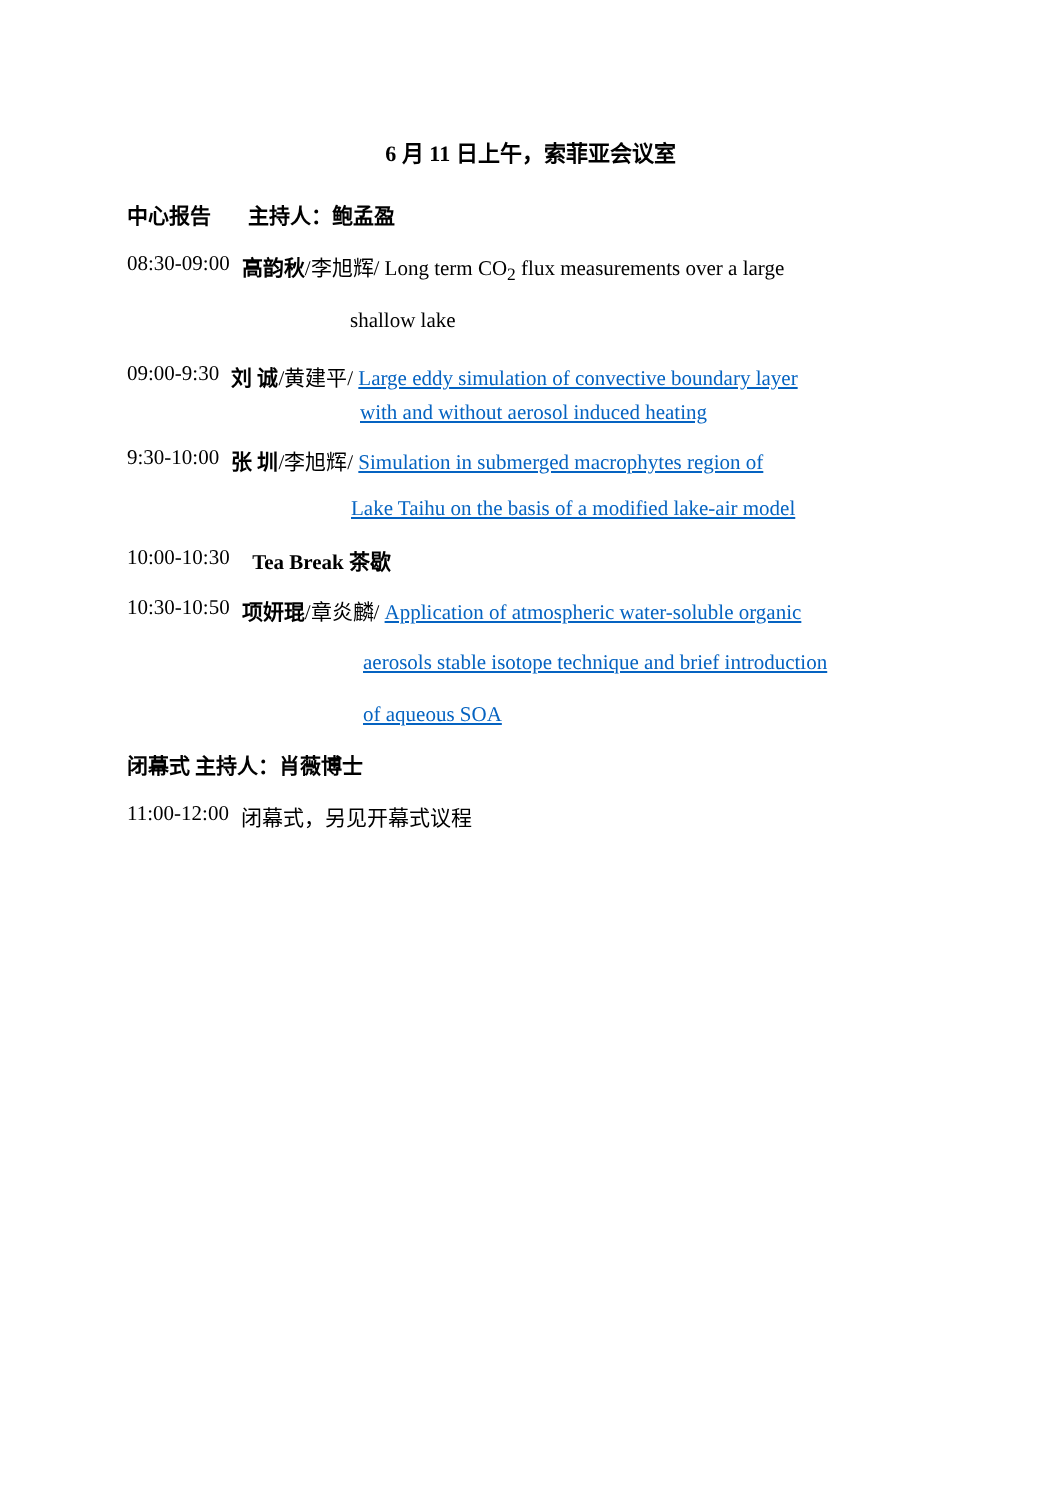6 月 11 日上午，索菲亚会议室
中心报告 主持人：鲍孟盈
08:30-09:00 高韵秋/李旭辉/ Long term CO<sub>2</sub> flux measurements over a large
shallow lake
09:00-9:30 刘 诚/黄建平/ Large eddy simulation of convective boundary layer
with and without aerosol induced heating
9:30-10:00 张 圳/李旭辉/ Simulation in submerged macrophytes region of
Lake Taihu on the basis of a modified lake-air model
10:00-10:30 Tea Break 茶歇
10:30-10:50 项妍琨/章炎麟/ Application of atmospheric water-soluble organic
aerosols stable isotope technique and brief introduction
of aqueous SOA
闭幕式 主持人：肖薇博士
11:00-12:00 闭幕式，另见开幕式议程